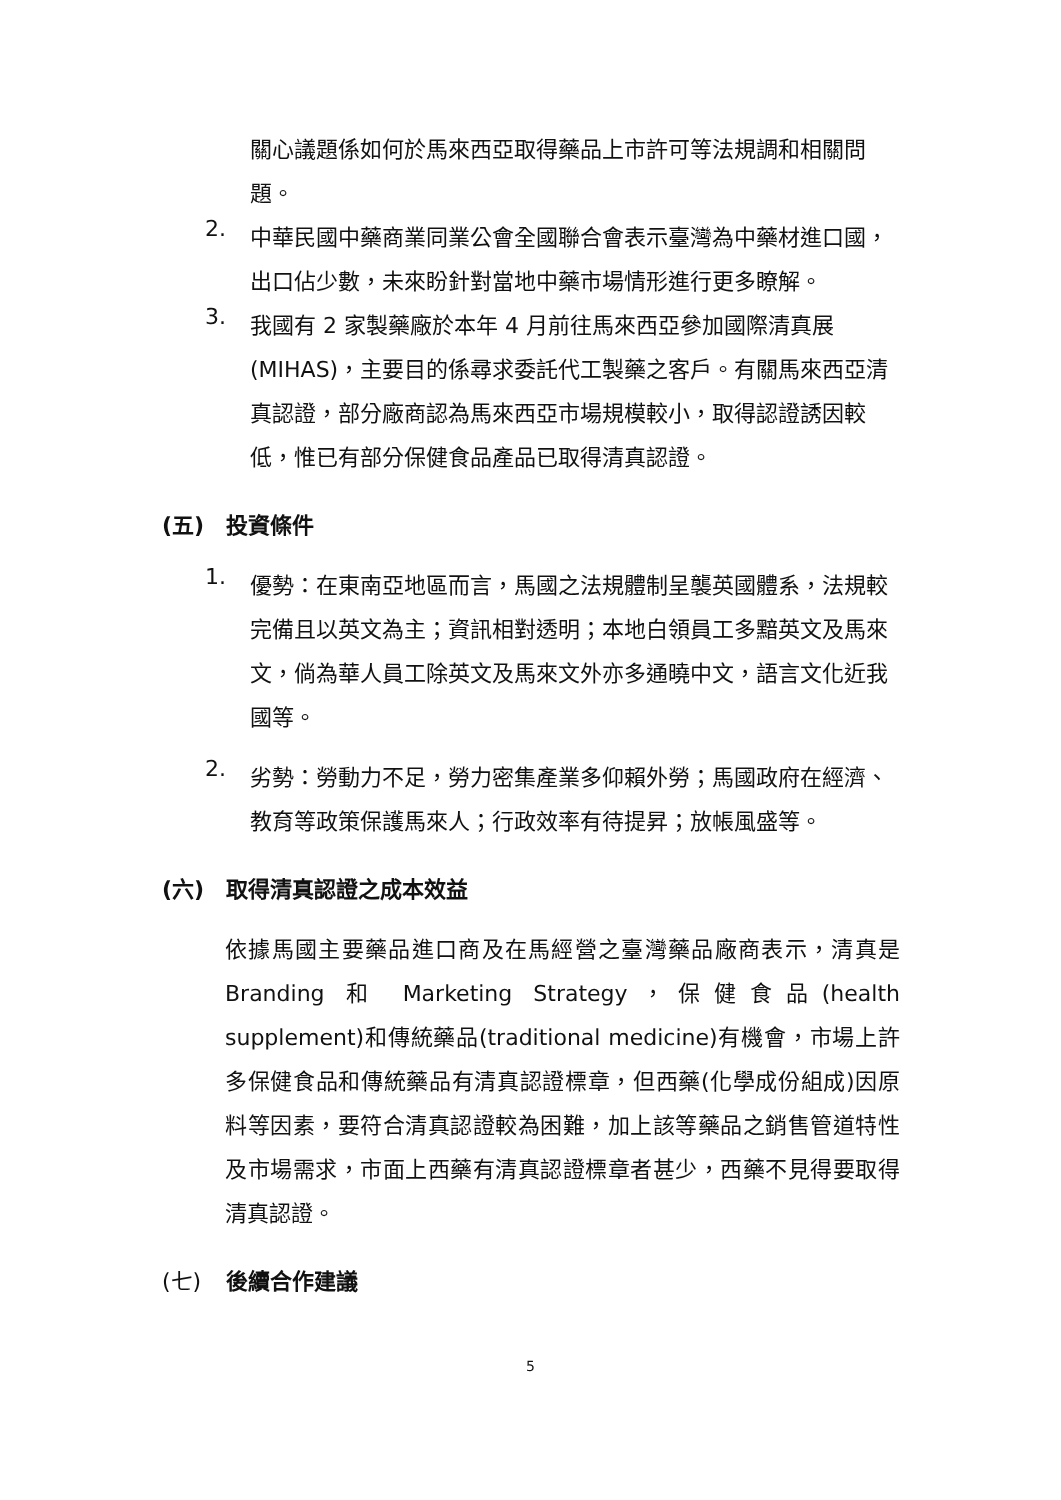關心議題係如何於馬來西亞取得藥品上市許可等法規調和相關問題。
2.
中華民國中藥商業同業公會全國聯合會表示臺灣為中藥材進口國，出口佔少數，未來盼針對當地中藥市場情形進行更多瞭解。
3.
我國有 2 家製藥廠於本年 4 月前往馬來西亞參加國際清真展(MIHAS)，主要目的係尋求委託代工製藥之客戶。有關馬來西亞清真認證，部分廠商認為馬來西亞市場規模較小，取得認證誘因較低，惟已有部分保健食品產品已取得清真認證。
(五) 投資條件
1.
優勢：在東南亞地區而言，馬國之法規體制呈襲英國體系，法規較完備且以英文為主；資訊相對透明；本地白領員工多黯英文及馬來文，倘為華人員工除英文及馬來文外亦多通曉中文，語言文化近我國等。
2.
劣勢：勞動力不足，勞力密集產業多仰賴外勞；馬國政府在經濟、教育等政策保護馬來人；行政效率有待提昇；放帳風盛等。
(六) 取得清真認證之成本效益
依據馬國主要藥品進口商及在馬經營之臺灣藥品廠商表示，清真是 Branding 和 Marketing Strategy，保健食品(health supplement)和傳統藥品(traditional medicine)有機會，市場上許多保健食品和傳統藥品有清真認證標章，但西藥(化學成份組成)因原料等因素，要符合清真認證較為困難，加上該等藥品之銷售管道特性及市場需求，市面上西藥有清真認證標章者甚少，西藥不見得要取得清真認證。
(七) 後續合作建議
5